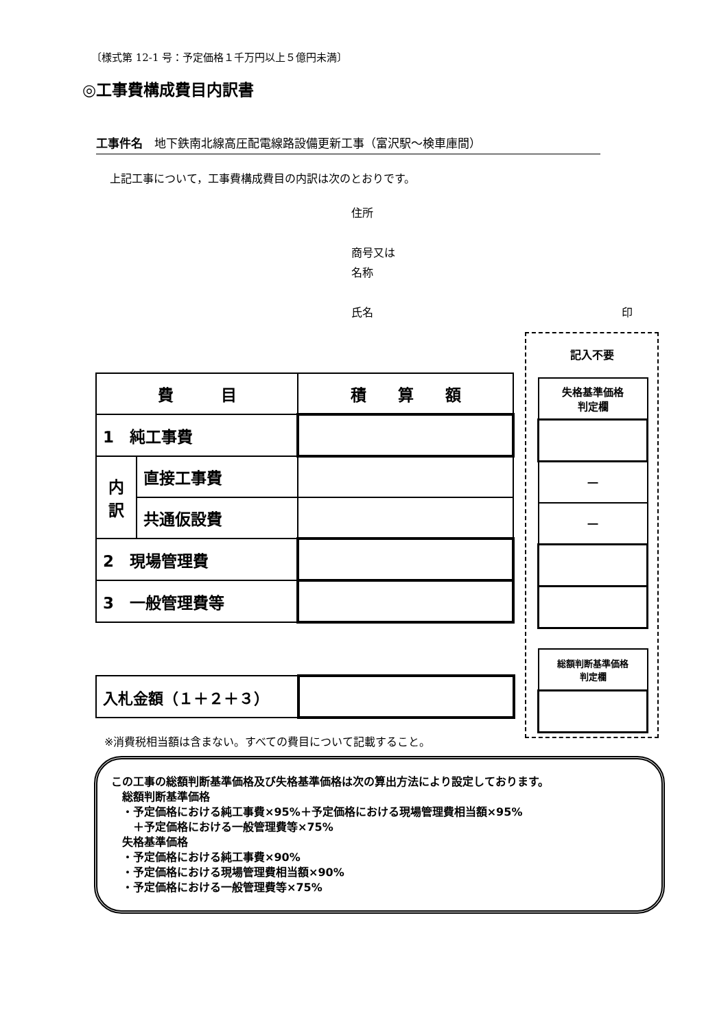〔様式第 12-1 号：予定価格１千万円以上５億円未満〕
◎工事費構成費目内訳書
工事件名　地下鉄南北線高圧配電線路設備更新工事（富沢駅～検車庫間）
上記工事について，工事費構成費目の内訳は次のとおりです。
住所
商号又は
名称
氏名 印
| 費 目 | | 積 算 額 |
| 1 純工事費 | | |
| 内 訳 | 直接工事費 | |
| | 共通仮設費 | |
| 2 現場管理費 | | |
| 3 一般管理費等 | | |
記入不要
| 失格基準価格 判定欄 |
| ― |
| ― |
| 総額判断基準価格 判定欄 |
| 入札金額（１＋２＋３） | |
※消費税相当額は含まない。すべての費目について記載すること。
この工事の総額判断基準価格及び失格基準価格は次の算出方法により設定しております。
　総額判断基準価格
　・予定価格における純工事費×95%＋予定価格における現場管理費相当額×95%
　　＋予定価格における一般管理費等×75%
　失格基準価格
　・予定価格における純工事費×90%
　・予定価格における現場管理費相当額×90%
　・予定価格における一般管理費等×75%